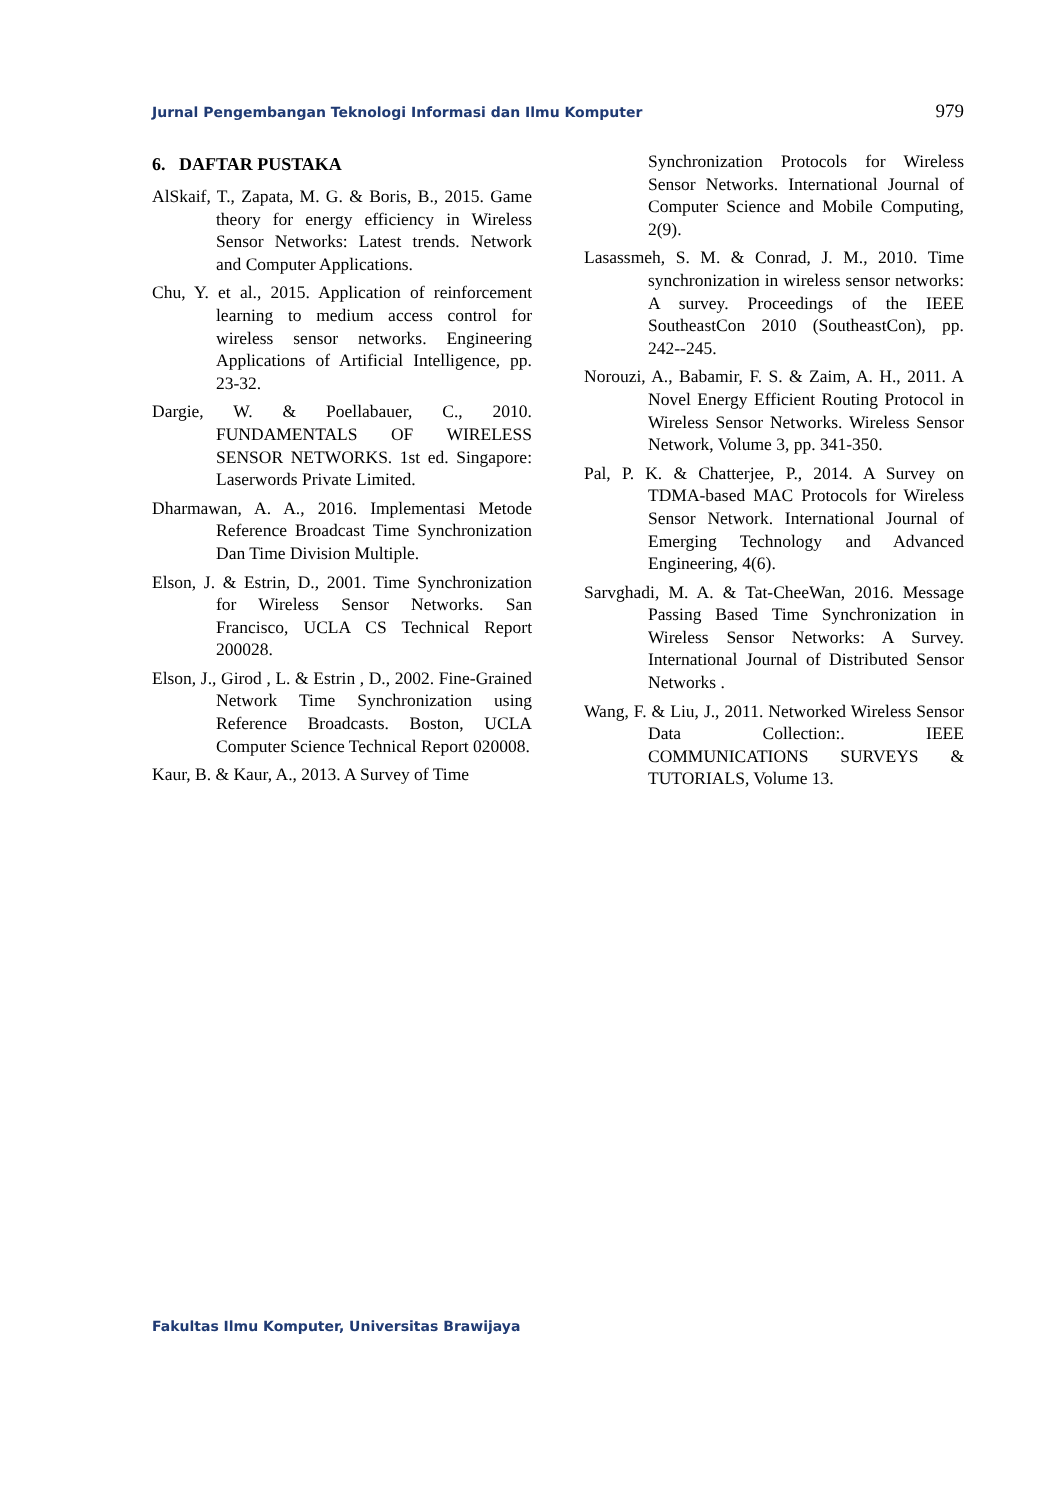Jurnal Pengembangan Teknologi Informasi dan Ilmu Komputer 979
6. DAFTAR PUSTAKA
AlSkaif, T., Zapata, M. G. & Boris, B., 2015. Game theory for energy efficiency in Wireless Sensor Networks: Latest trends. Network and Computer Applications.
Chu, Y. et al., 2015. Application of reinforcement learning to medium access control for wireless sensor networks. Engineering Applications of Artificial Intelligence, pp. 23-32.
Dargie, W. & Poellabauer, C., 2010. FUNDAMENTALS OF WIRELESS SENSOR NETWORKS. 1st ed. Singapore: Laserwords Private Limited.
Dharmawan, A. A., 2016. Implementasi Metode Reference Broadcast Time Synchronization Dan Time Division Multiple.
Elson, J. & Estrin, D., 2001. Time Synchronization for Wireless Sensor Networks. San Francisco, UCLA CS Technical Report 200028.
Elson, J., Girod , L. & Estrin , D., 2002. Fine-Grained Network Time Synchronization using Reference Broadcasts. Boston, UCLA Computer Science Technical Report 020008.
Kaur, B. & Kaur, A., 2013. A Survey of Time
Synchronization Protocols for Wireless Sensor Networks. International Journal of Computer Science and Mobile Computing, 2(9).
Lasassmeh, S. M. & Conrad, J. M., 2010. Time synchronization in wireless sensor networks: A survey. Proceedings of the IEEE SoutheastCon 2010 (SoutheastCon), pp. 242--245.
Norouzi, A., Babamir, F. S. & Zaim, A. H., 2011. A Novel Energy Efficient Routing Protocol in Wireless Sensor Networks. Wireless Sensor Network, Volume 3, pp. 341-350.
Pal, P. K. & Chatterjee, P., 2014. A Survey on TDMA-based MAC Protocols for Wireless Sensor Network. International Journal of Emerging Technology and Advanced Engineering, 4(6).
Sarvghadi, M. A. & Tat-CheeWan, 2016. Message Passing Based Time Synchronization in Wireless Sensor Networks: A Survey. International Journal of Distributed Sensor Networks .
Wang, F. & Liu, J., 2011. Networked Wireless Sensor Data Collection:. IEEE COMMUNICATIONS SURVEYS & TUTORIALS, Volume 13.
Fakultas Ilmu Komputer, Universitas Brawijaya